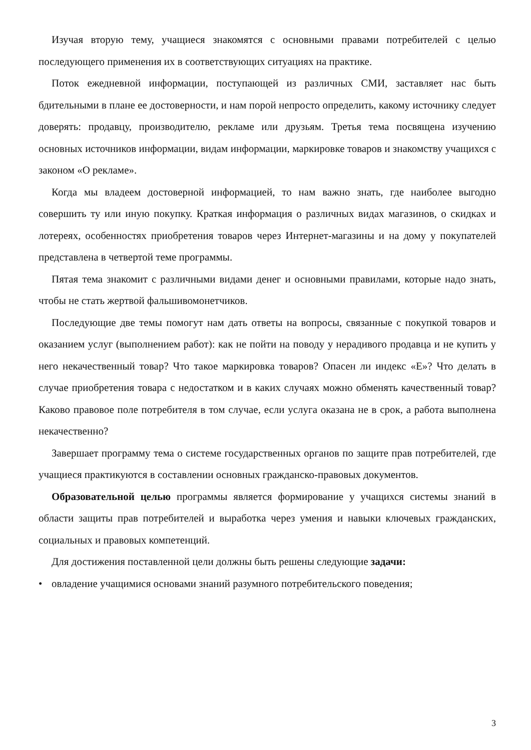Изучая вторую тему, учащиеся знакомятся с основными правами потребителей с целью последующего применения их в соответствующих ситуациях на практике.
Поток ежедневной информации, поступающей из различных СМИ, заставляет нас быть бдительными в плане ее достоверности, и нам порой непросто определить, какому источнику следует доверять: продавцу, производителю, рекламе или друзьям. Третья тема посвящена изучению основных источников информации, видам информации, маркировке товаров и знакомству учащихся с законом «О рекламе».
Когда мы владеем достоверной информацией, то нам важно знать, где наиболее выгодно совершить ту или иную покупку. Краткая информация о различных видах магазинов, о скидках и лотереях, особенностях приобретения товаров через Интернет-магазины и на дому у покупателей представлена в четвертой теме программы.
Пятая тема знакомит с различными видами денег и основными правилами, которые надо знать, чтобы не стать жертвой фальшивомонетчиков.
Последующие две темы помогут нам дать ответы на вопросы, связанные с покупкой товаров и оказанием услуг (выполнением работ): как не пойти на поводу у нерадивого продавца и не купить у него некачественный товар? Что такое маркировка товаров? Опасен ли индекс «Е»? Что делать в случае приобретения товара с недостатком и в каких случаях можно обменять качественный товар? Каково правовое поле потребителя в том случае, если услуга оказана не в срок, а работа выполнена некачественно?
Завершает программу тема о системе государственных органов по защите прав потребителей, где учащиеся практикуются в составлении основных гражданско-правовых документов.
Образовательной целью программы является формирование у учащихся системы знаний в области защиты прав потребителей и выработка через умения и навыки ключевых гражданских, социальных и правовых компетенций.
Для достижения поставленной цели должны быть решены следующие задачи:
• овладение учащимися основами знаний разумного потребительского поведения;
3